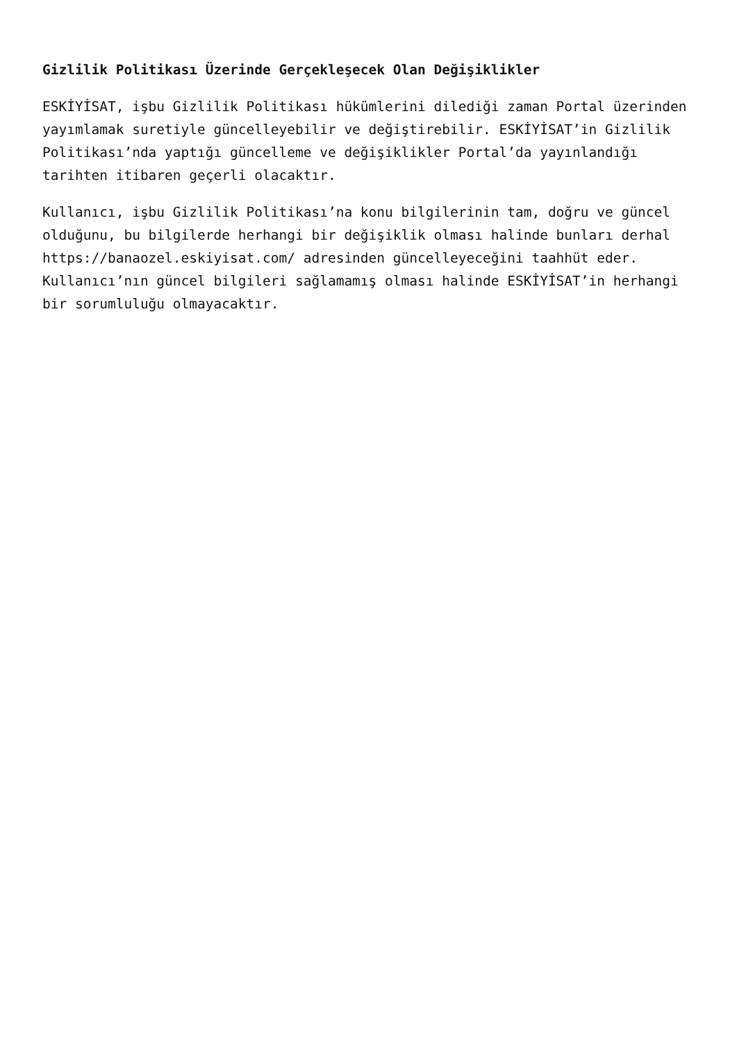Gizlilik Politikası Üzerinde Gerçekleşecek Olan Değişiklikler
ESKİYİSAT, işbu Gizlilik Politikası hükümlerini dilediği zaman Portal üzerinden yayımlamak suretiyle güncelleyebilir ve değiştirebilir. ESKİYİSAT’in Gizlilik Politikası’nda yaptığı güncelleme ve değişiklikler Portal’da yayınlandığı tarihten itibaren geçerli olacaktır.
Kullanıcı, işbu Gizlilik Politikası’na konu bilgilerinin tam, doğru ve güncel olduğunu, bu bilgilerde herhangi bir değişiklik olması halinde bunları derhal https://banaozel.eskiyisat.com/ adresinden güncelleyeceğini taahhüt eder. Kullanıcı’nın güncel bilgileri sağlamamış olması halinde ESKİYİSAT’in herhangi bir sorumluluğu olmayacaktır.